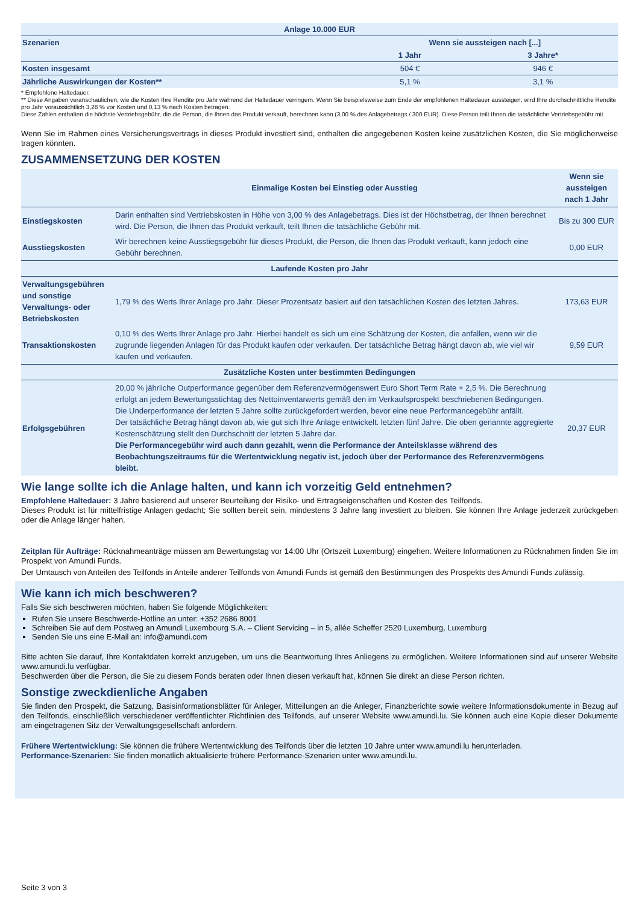| Anlage 10.000 EUR | | |
| --- | --- | --- |
| Szenarien | Wenn sie aussteigen nach [...] | |
| | 1 Jahr | 3 Jahre* |
| Kosten insgesamt | 504 € | 946 € |
| Jährliche Auswirkungen der Kosten** | 5,1 % | 3,1 % |
* Empfohlene Haltedauer.
** Diese Angaben veranschaulichen, wie die Kosten Ihre Rendite pro Jahr während der Haltedauer verringern. Wenn Sie beispielsweise zum Ende der empfohlenen Haltedauer aussteigen, wird Ihre durchschnittliche Rendite pro Jahr voraussichtlich 3,28 % vor Kosten und 0,13 % nach Kosten betragen.
Diese Zahlen enthalten die höchste Vertriebsgebühr, die die Person, die Ihnen das Produkt verkauft, berechnen kann (3,00 % des Anlagebetrags / 300 EUR). Diese Person teilt Ihnen die tatsächliche Vertriebsgebühr mit.
Wenn Sie im Rahmen eines Versicherungsvertrags in dieses Produkt investiert sind, enthalten die angegebenen Kosten keine zusätzlichen Kosten, die Sie möglicherweise tragen könnten.
ZUSAMMENSETZUNG DER KOSTEN
| | Einmalige Kosten bei Einstieg oder Ausstieg | Wenn sie aussteigen nach 1 Jahr |
| Einstiegskosten | Darin enthalten sind Vertriebskosten in Höhe von 3,00 % des Anlagebetrags. Dies ist der Höchstbetrag, der Ihnen berechnet wird. Die Person, die Ihnen das Produkt verkauft, teilt Ihnen die tatsächliche Gebühr mit. | Bis zu 300 EUR |
| Ausstiegskosten | Wir berechnen keine Ausstiegsgebühr für dieses Produkt, die Person, die Ihnen das Produkt verkauft, kann jedoch eine Gebühr berechnen. | 0,00 EUR |
| Laufende Kosten pro Jahr | | |
| Verwaltungsgebühren und sonstige Verwaltungs- oder Betriebskosten | 1,79 % des Werts Ihrer Anlage pro Jahr. Dieser Prozentsatz basiert auf den tatsächlichen Kosten des letzten Jahres. | 173,63 EUR |
| Transaktionskosten | 0,10 % des Werts Ihrer Anlage pro Jahr. Hierbei handelt es sich um eine Schätzung der Kosten, die anfallen, wenn wir die zugrunde liegenden Anlagen für das Produkt kaufen oder verkaufen. Der tatsächliche Betrag hängt davon ab, wie viel wir kaufen und verkaufen. | 9,59 EUR |
| Zusätzliche Kosten unter bestimmten Bedingungen | | |
| Erfolgsgebühren | 20,00 % jährliche Outperformance gegenüber dem Referenzvermögenswert Euro Short Term Rate + 2,5 %. Die Berechnung erfolgt an jedem Bewertungsstichtag des Nettoinventarwerts gemäß den im Verkaufsprospekt beschriebenen Bedingungen. Die Underperformance der letzten 5 Jahre sollte zurückgefordert werden, bevor eine neue Performancegebühr anfällt. Der tatsächliche Betrag hängt davon ab, wie gut sich Ihre Anlage entwickelt. letzten fünf Jahre. Die oben genannte aggregierte Kostenschätzung stellt den Durchschnitt der letzten 5 Jahre dar. Die Performancegebühr wird auch dann gezahlt, wenn die Performance der Anteilsklasse während des Beobachtungszeitraums für die Wertentwicklung negativ ist, jedoch über der Performance des Referenzvermögens bleibt. | 20,37 EUR |
Wie lange sollte ich die Anlage halten, und kann ich vorzeitig Geld entnehmen?
Empfohlene Haltedauer: 3 Jahre basierend auf unserer Beurteilung der Risiko- und Ertragseigenschaften und Kosten des Teilfonds.
Dieses Produkt ist für mittelfristige Anlagen gedacht; Sie sollten bereit sein, mindestens 3 Jahre lang investiert zu bleiben. Sie können Ihre Anlage jederzeit zurückgeben oder die Anlage länger halten.
Zeitplan für Aufträge: Rücknahmeanträge müssen am Bewertungstag vor 14:00 Uhr (Ortszeit Luxemburg) eingehen. Weitere Informationen zu Rücknahmen finden Sie im Prospekt von Amundi Funds.
Der Umtausch von Anteilen des Teilfonds in Anteile anderer Teilfonds von Amundi Funds ist gemäß den Bestimmungen des Prospekts des Amundi Funds zulässig.
Wie kann ich mich beschweren?
Falls Sie sich beschweren möchten, haben Sie folgende Möglichkeiten:
Rufen Sie unsere Beschwerde-Hotline an unter: +352 2686 8001
Schreiben Sie auf dem Postweg an Amundi Luxembourg S.A. – Client Servicing – in 5, allée Scheffer 2520 Luxemburg, Luxemburg
Senden Sie uns eine E-Mail an: info@amundi.com
Bitte achten Sie darauf, Ihre Kontaktdaten korrekt anzugeben, um uns die Beantwortung Ihres Anliegens zu ermöglichen. Weitere Informationen sind auf unserer Website www.amundi.lu verfügbar.
Beschwerden über die Person, die Sie zu diesem Fonds beraten oder Ihnen diesen verkauft hat, können Sie direkt an diese Person richten.
Sonstige zweckdienliche Angaben
Sie finden den Prospekt, die Satzung, Basisinformationsblätter für Anleger, Mitteilungen an die Anleger, Finanzberichte sowie weitere Informationsdokumente in Bezug auf den Teilfonds, einschließlich verschiedener veröffentlichter Richtlinien des Teilfonds, auf unserer Website www.amundi.lu. Sie können auch eine Kopie dieser Dokumente am eingetragenen Sitz der Verwaltungsgesellschaft anfordern.
Frühere Wertentwicklung: Sie können die frühere Wertentwicklung des Teilfonds über die letzten 10 Jahre unter www.amundi.lu herunterladen.
Performance-Szenarien: Sie finden monatlich aktualisierte frühere Performance-Szenarien unter www.amundi.lu.
Seite 3 von 3